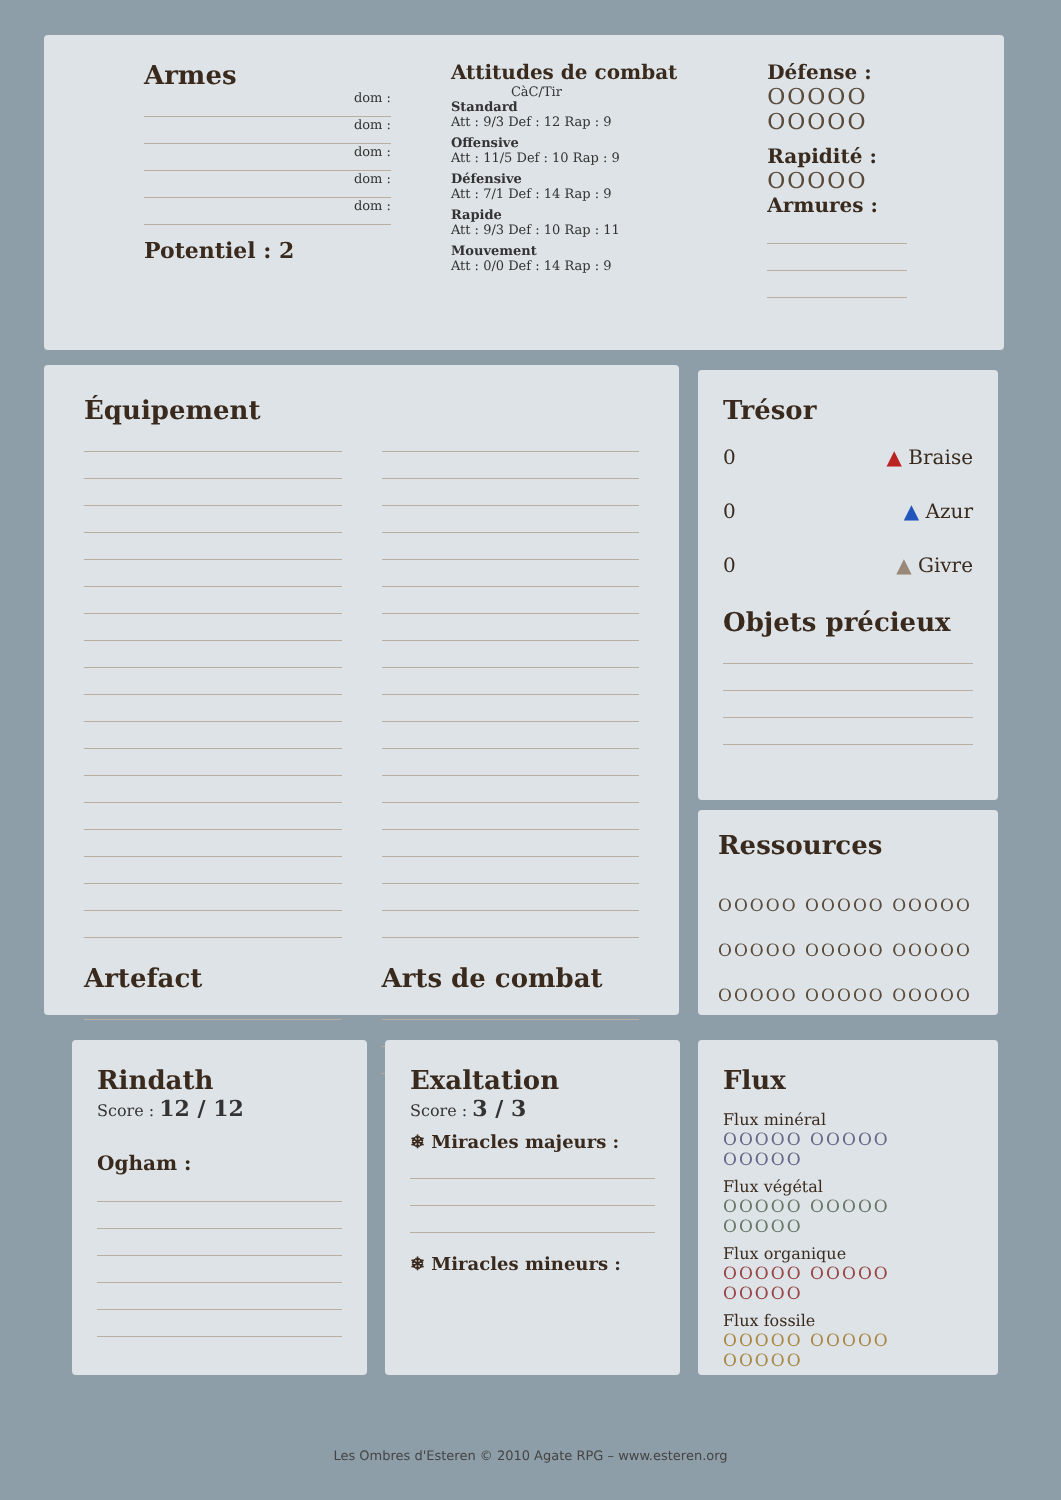Armes
dom :
dom :
dom :
dom :
dom :
Potentiel : 2
Attitudes de combat
CàC/Tir
Standard
Att : 9/3 Def : 12 Rap : 9
Offensive
Att : 11/5 Def : 10 Rap : 9
Défensive
Att : 7/1 Def : 14 Rap : 9
Rapide
Att : 9/3 Def : 10 Rap : 11
Mouvement
Att : 0/0 Def : 14 Rap : 9
Défense :
OOOOO OOOOO
Rapidité :
OOOOO
Armures :
Équipement
Artefact Arts de combat
Trésor
0 ▲ Braise
0 ▲ Azur
0 ▲ Givre
Objets précieux
Ressources
OOOOO OOOOO OOOOO
OOOOO OOOOO OOOOO
OOOOO OOOOO OOOOO
Rindath
Score : 12 / 12
Ogham :
Exaltation
Score : 3 / 3
❄ Miracles majeurs :
❄ Miracles mineurs :
Flux
Flux minéral
OOOOO OOOOO OOOOO
Flux végétal
OOOOO OOOOO OOOOO
Flux organique
OOOOO OOOOO OOOOO
Flux fossile
OOOOO OOOOO OOOOO
Les Ombres d'Esteren © 2010 Agate RPG – www.esteren.org